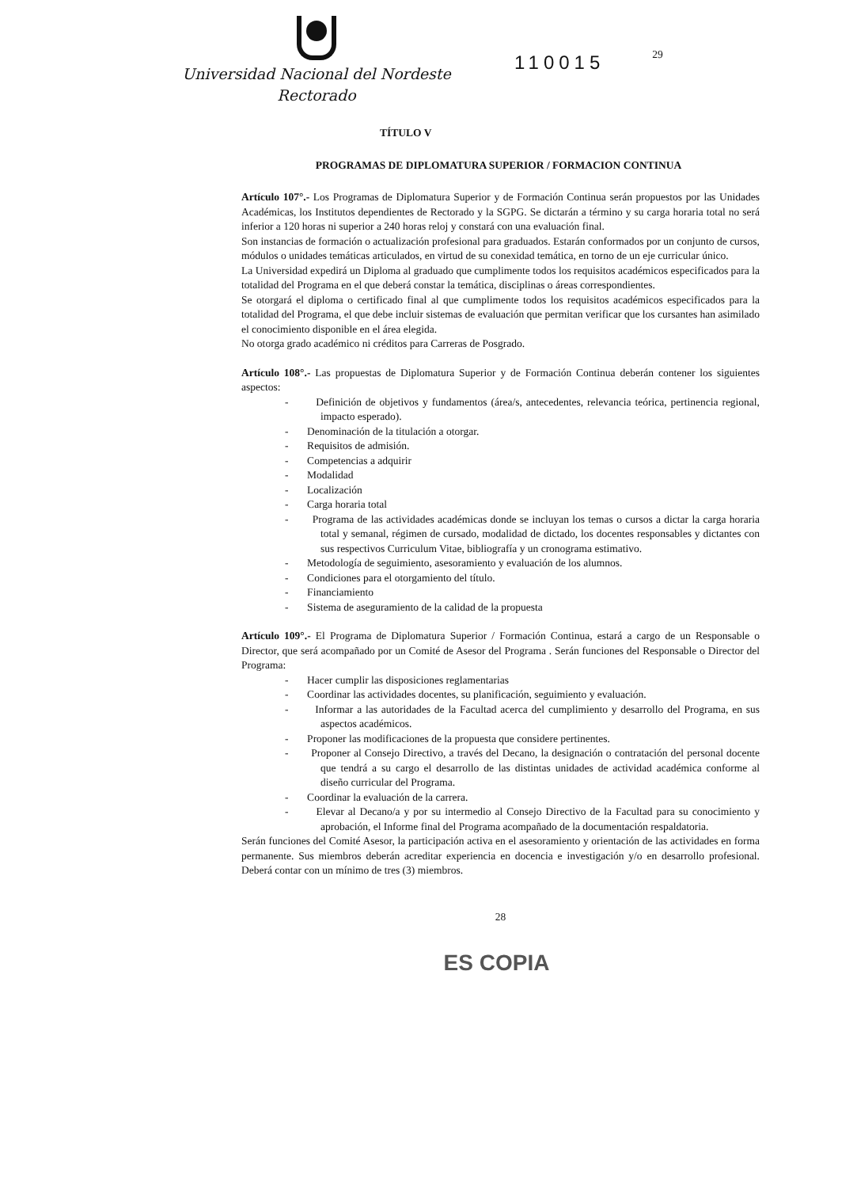Universidad Nacional del Nordeste
Rectorado
110015
29
TÍTULO V
PROGRAMAS DE DIPLOMATURA SUPERIOR / FORMACION CONTINUA
Artículo 107°.- Los Programas de Diplomatura Superior y de Formación Continua serán propuestos por las Unidades Académicas, los Institutos dependientes de Rectorado y la SGPG. Se dictarán a término y su carga horaria total no será inferior a 120 horas ni superior a 240 horas reloj y constará con una evaluación final.
Son instancias de formación o actualización profesional para graduados. Estarán conformados por un conjunto de cursos, módulos o unidades temáticas articulados, en virtud de su conexidad temática, en torno de un eje curricular único.
La Universidad expedirá un Diploma al graduado que cumplimente todos los requisitos académicos especificados para la totalidad del Programa en el que deberá constar la temática, disciplinas o áreas correspondientes.
Se otorgará el diploma o certificado final al que cumplimente todos los requisitos académicos especificados para la totalidad del Programa, el que debe incluir sistemas de evaluación que permitan verificar que los cursantes han asimilado el conocimiento disponible en el área elegida.
No otorga grado académico ni créditos para Carreras de Posgrado.
Artículo 108°.- Las propuestas de Diplomatura Superior y de Formación Continua deberán contener los siguientes aspectos:
- Definición de objetivos y fundamentos (área/s, antecedentes, relevancia teórica, pertinencia regional, impacto esperado).
- Denominación de la titulación a otorgar.
- Requisitos de admisión.
- Competencias a adquirir
- Modalidad
- Localización
- Carga horaria total
- Programa de las actividades académicas donde se incluyan los temas o cursos a dictar la carga horaria total y semanal, régimen de cursado, modalidad de dictado, los docentes responsables y dictantes con sus respectivos Curriculum Vitae, bibliografía y un cronograma estimativo.
- Metodología de seguimiento, asesoramiento y evaluación de los alumnos.
- Condiciones para el otorgamiento del título.
- Financiamiento
- Sistema de aseguramiento de la calidad de la propuesta
Artículo 109°.- El Programa de Diplomatura Superior / Formación Continua, estará a cargo de un Responsable o Director, que será acompañado por un Comité de Asesor del Programa . Serán funciones del Responsable o Director del Programa:
- Hacer cumplir las disposiciones reglamentarias
- Coordinar las actividades docentes, su planificación, seguimiento y evaluación.
- Informar a las autoridades de la Facultad acerca del cumplimiento y desarrollo del Programa, en sus aspectos académicos.
- Proponer las modificaciones de la propuesta que considere pertinentes.
- Proponer al Consejo Directivo, a través del Decano, la designación o contratación del personal docente que tendrá a su cargo el desarrollo de las distintas unidades de actividad académica conforme al diseño curricular del Programa.
- Coordinar la evaluación de la carrera.
- Elevar al Decano/a y por su intermedio al Consejo Directivo de la Facultad para su conocimiento y aprobación, el Informe final del Programa acompañado de la documentación respaldatoria.
Serán funciones del Comité Asesor, la participación activa en el asesoramiento y orientación de las actividades en forma permanente. Sus miembros deberán acreditar experiencia en docencia e investigación y/o en desarrollo profesional. Deberá contar con un mínimo de tres (3) miembros.
28
ES COPIA